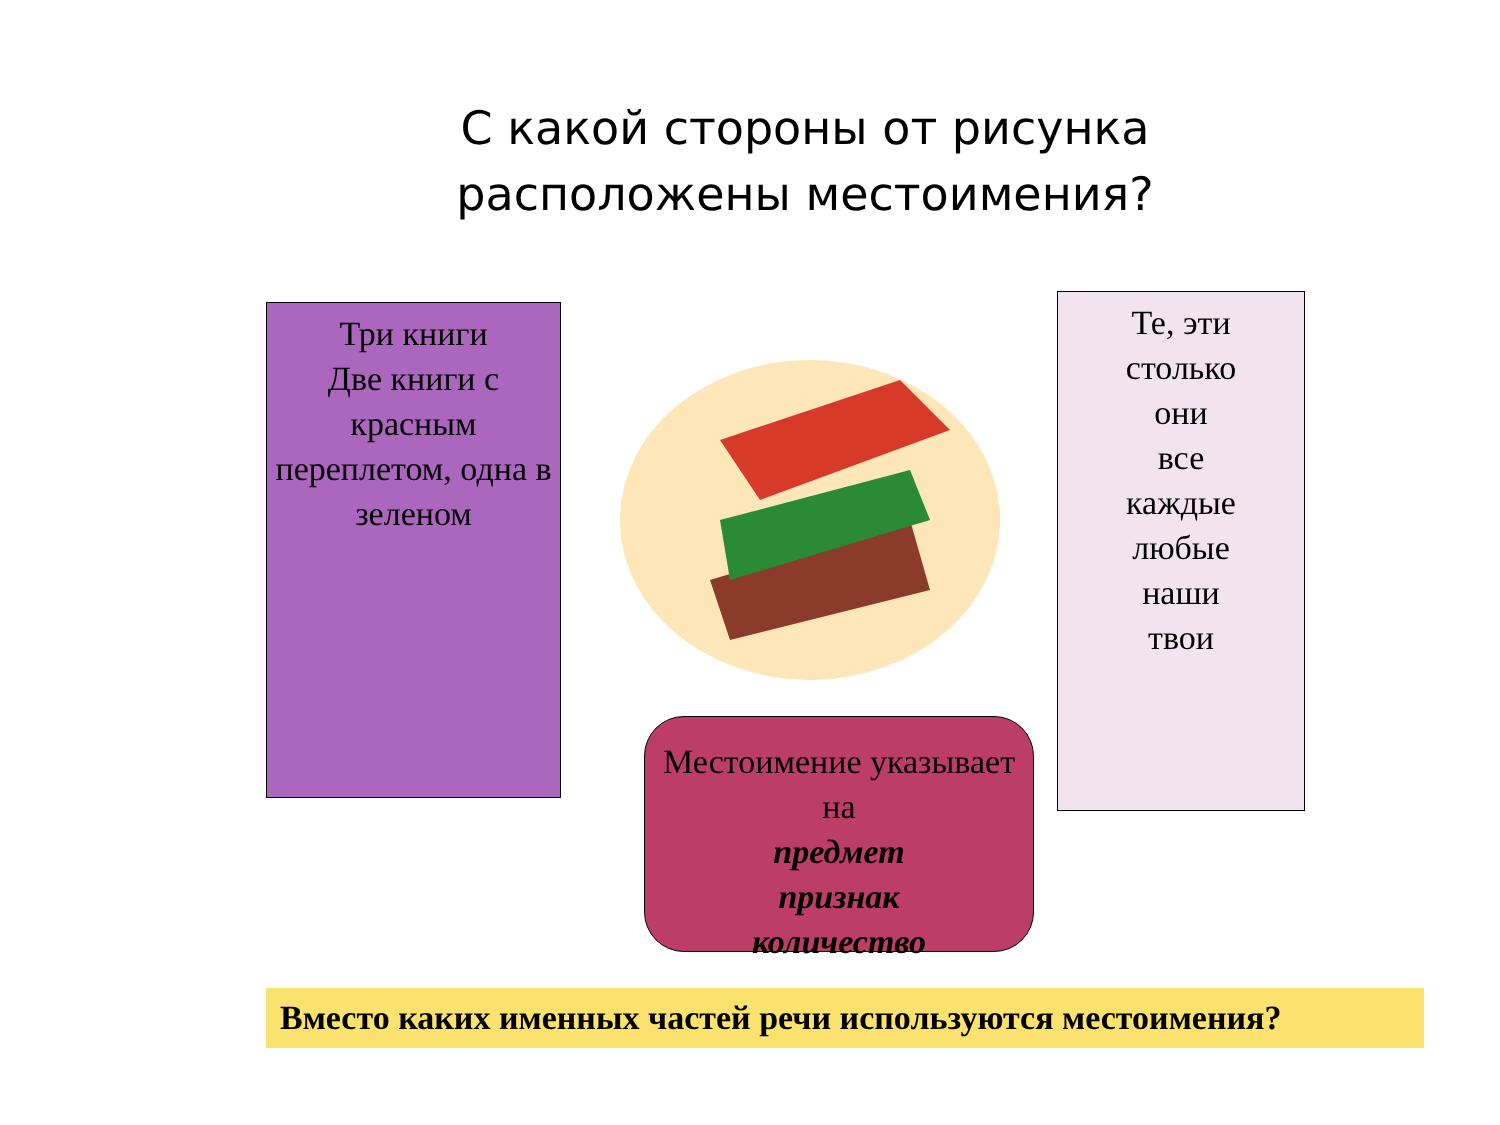С какой стороны от рисунка расположены местоимения?
Три книги
Две книги с красным переплетом, одна в зеленом
Те, эти
столько
они
все
каждые
любые
наши
твои
Местоимение указывает на
предмет
признак
количество
Вместо каких именных частей речи используются местоимения?